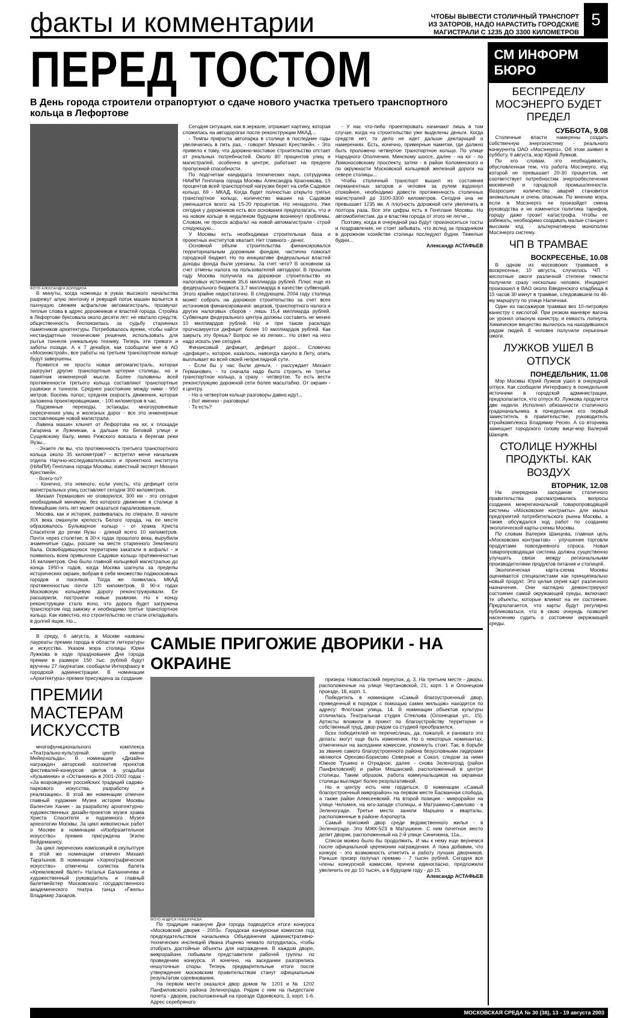факты и комментарии
ЧТОБЫ ВЫВЕСТИ СТОЛИЧНЫЙ ТРАНСПОРТ ИЗ ЗАТОРОВ, НАДО НАРАСТИТЬ ГОРОДСКИЕ МАГИСТРАЛИ С 1235 ДО 3300 КИЛОМЕТРОВ
5
ПЕРЕД ТОСТОМ
В День города строители отрапортуют о сдаче нового участка третьего транспортного кольца в Лефортове
ФОТО АЛЕКСАНДРА ВОЛОДИНА
В минуты, когда ножницы в руках высокого начальства разрежут алую ленточку и ревущий поток машин вольется в пахнущую свежим асфальтом автомагистраль, прозвучат теплые слова в адрес дорожников и властей города. Стройка в Лефортове буксовала около десяти лет: не хватало средств, общественность беспокоилась за судьбу старинных памятников архитектуры. Потребовалось время, чтобы найти нестандартные технические решения, использовать для рытья тоннеля уникальную технику. Теперь эти тревоги и заботы позади. А к 7 декабря, как сообщили мне в АО «Мосинжстрой», все работы на третьем транспортном кольце будут завершены.
Появится не просто новая автомагистраль, которая разгрузит другие транспортные артерии столицы, но и памятник инженерной мысли. Более половины всей протяженности третьего кольца составляют транспортные развязки и тоннели. Среднее расстояние между ними - 950 метров. Восемь полос, средняя скорость движения, которая заложена проектировщиками, - 100 километров в час.
Подземные переходы, эстакады, многоуровневые пересечения улиц и железных дорог - все это инженерные составляющие новой магистрали.
Лавина машин хлынет от Лефортова на юг, к площади Гагарина и Лужникам, а дальше по Беговой улице и Сущевскому Валу, мимо Рижского вокзала к берегам реки Яузы...
- Знаете ли вы, что протяженность третьего транспортного кольца около 35 километров? - встретил меня начальник отдела Научно-исследовательского и проектного института (НИиПИ) Генплана города Москвы, известный эксперт Михаил Крестмейн.
- Всего-то?
- Конечно, это немного, если учесть, что дефицит сети магистральных улиц составляет сегодня 300 километров.
Михаил Германович не оговорился, 300 км - это сегодня необходимый минимум, без которого движение в столице в ближайшие пять лет может оказаться парализованным.
Москва, как и история, развивалась по спирали. В начале XIX века смахнули крепость Белого города, на ее месте образовалось Бульварное кольцо - от храма Христа Спасителя до речки Яузы - длиной всего 10 километров. Почти через столетие, в 30-х годах прошлого века, вырубили знаменитые сады, росшие на месте старинного Земляного Вала. Освободившуюся территорию закатали в асфальт - и появилось всем привычное Садовое кольцо протяженностью 16 километров. Оно было главной кольцевой магистралью до конца 1950-х годов, когда Москва шагнула за пределы исторических окраин, вобрав в себя множество подмосковных городов и поселков. Тогда же появилась МКАД протяженностью почти 120 километров. В 90-х годах Московскую кольцевую дорогу реконструировали. Ее расширили, построили новые развязки. Но к концу реконструкции стало ясно, что дорога будет загружена транспортом под завязку и необходимо третье транспортное кольцо. Как известно, его строительство не стали откладывать в долгий ящик. Но...
Сегодня ситуация, как в зеркале, отражает картину, которая сложилась на автодорогах после реконструкции МКАД...
- Темпы прироста автопарка в столице в последние годы увеличились в пять раз, - говорит Михаил Крестмейн. - Это привело к тому, что дорожно-мостовое строительство отстает от реальных потребностей. Около 80 процентов улиц и магистралей, особенно в центре, работают на пределе пропускной способности.
По подсчетам кандидата технических наук, сотрудника НИиПИ Генплана города Москвы Александра Красникова, 15 процентов всей транспортной нагрузки берет на себя Садовое кольцо, 69 - МКАД. Когда будет полностью открыто третье транспортное кольцо, количество машин на Садовом уменьшится всего на 15-20 процентов. Но ненадолго. Уже сегодня у дорожников есть все основания предполагать, что и на новом кольце в недалеком будущем возникнут проблемы. Словом, не просох асфальт на новой автомагистрали - строй следующую...
У Москвы есть необходимая строительная база и проектных институтов хватает. Нет главного - денег.
Основной объем строительства финансировался территориальным дорожным фондом, частично помогал городской бюджет. Но по инициативе федеральных властей доходы фонда были урезаны. За счет чего? В основном за счет отмены налога на пользователей автодорог. В прошлом году Москва получила на дорожное строительство из налоговых источников 35,6 миллиарда рублей. Плюс еще из федерального бюджета 3,7 миллиарда в качестве субвенций. Этого крайне недостаточно. В следующем, 2004 году столица может собрать на дорожное строительство за счет всех источников финансирования: акцизов, транспортного налога и других налоговых сборов - лишь 15,4 миллиарда рублей. Субвенции федерального центра должны составить не менее 10 миллиардов рублей. Но и при таком раскладе прогнозируется дефицит более 10 миллиардов рублей. Как закрыть эту брешь? Вопрос не из легких... Но ответ на него надо искать уже сегодня.
Финансовый дефицит, дефицит дорог... Словечко «дефицит», которое, казалось, навсегда кануло в Лету, опять выплывает во всей своей неприглядной сути.
- Если бы у нас были деньги, - рассуждает Михаил Германович, - то сначала надо было строить не третье транспортное кольцо, а сразу - четвертое. То есть вести реконструкцию дорожной сети более масштабно. От окраин - к центру.
- Но о четвертом кольце разговоры давно идут...
- Вот именно - разговоры!
- То есть?
- У нас что-либо проектировать начинают лишь в том случае, когда на строительство уже выделены деньги. Когда средств нет, то дело не идет дальше деклараций о намерениях. Есть, конечно, примерные наметки, где должно быть проложено четвертое транспортное кольцо. По улице Народного Ополчения, Минскому шоссе, далее - на юг - по Ломоносовскому проспекту, затем - в район Коломенского и по окружности Московской кольцевой железной дороги на севере столицы...
Чтобы столичный транспорт вышел из состояния перманентных заторов и человек за рулем вздохнул спокойнее, необходимо довести протяженность столичных магистралей до 3100-3300 километров. Сегодня она не превышает 1235 км. А плотность дорожной сети увеличить в полтора раза. Все эти цифры есть в Генплане Москвы. Но автомобилистам, да и властям города от этого не легче...
Поэтому, когда в очередной раз будут произноситься тосты и поздравления, не стоит забывать, что вслед за праздником в дорожном хозяйстве столицы последуют будни. Тяжелые будни...
Александр АСТАФЬЕВ
В среду, 6 августа, в Москве названы лауреаты премии города в области литературы и искусства. Указом мэра столицы Юрия Лужкова в ходе празднования Дня города премии в размере 150 тыс. рублей будут вручены 27 лауреатам, сообщили Интерфаксу в городской администрации. В номинации «Архитектура» премия присуждена за создание
ПРЕМИИ МАСТЕРАМ ИСКУССТВ
многофункционального комплекса «Театрально-культурный центр имени Мейерхольда». В номинации «Дизайн» награжден авторский коллектив проектов фестивалей-конкурсов цветов в усадьбах «Кузьминки» и «Останкино» в 2001-2002 годах - «За возрождение российских традиций садово-паркового искусства, разработку и реализацию». В этой же номинации отмечен главный художник Музея истории Москвы Валентин Ханин - за разработку архитектурно-художественных дизайн-проектов музея храма Христа Спасителя и подземного Музея археологии Москвы. За цикл живописных работ о Москве в номинации «Изобразительное искусство» премия присуждена Эгилю Вейдеманису.
За цикл лирических композиций в скульптуре в этой же номинации отмечен Михаил Таратынов. В номинации «Хореографическое искусство» отмечены солистка балета «Кремлевский балет» Наталья Балахничева и художественный руководитель и главный балетмейстер Московского государственного академического театра танца «Гжель» Владимир Захаров.
САМЫЕ ПРИГОЖИЕ ДВОРИКИ - НА ОКРАИНЕ
ФОТО АНДРЕЯ НИКЕРИЧЕВА
По традиции накануне Дня города подводятся итоги конкурса «Московский дворик - 2003». Городская конкурсная комиссия под председательством начальника Объединения административно-технических инспекций Ивана Ищенко немало потрудилась, чтобы отобрать достойные объекты для награждения. В каждом дворе, микрорайоне побывали представители рабочей группы по проведению конкурса. И конечно, на заседании разгорелись нешуточные споры. Теперь предварительные итоги после утверждения московским правительством станут официальным результатом соревнования.
На первом месте оказался двор домов № 1201 и № 1202 Панфиловского района Зеленограда. Рядом с ним на пьедестале почета - дворик, расположенный на проезде Одоевского, 3, корп. 1-6. Адрес серебряного
призера: Новоспасский переулок, д. 3. На третьем месте - дворы, расположенные на улице Чертановской, 21, корп. 1 и Олонецком проезде, 18, корп. 1.
Победитель в номинации «Самый благоустроенный двор, приведенный в порядок с помощью самих жильцов» находится по адресу: Флотская улица, 14. В номинации объектов культуры отличилась Театральная студия Стеклова (Олонецкая ул., 15). Артисты вложили в проект по благоустройству территории и собственный труд, двор рядом со студией преобразился.
Всех победителей не перечислишь, да, пожалуй, и рановато это делать: могут еще быть изменения. Но о некоторых номинантах, отмеченных на заседании комиссии, упомянуть стоит. Так, в борьбе за звание самого благоустроенного района безусловными лидерами являются Орехово-Борисово Северное и Сокол, следом за ними Южное Тушино и Отрадное, далее - снова Зеленоград (район Панфиловский) и район Мещанский, расположенный в центре столицы. Таким образом, работа коммунальщиков на окраинах столицы выглядит более результативной.
Но и центру есть чем гордиться. В номинации «Самый благоустроенный микрорайон» на первом месте Басманная слобода, а также район Алексеевский. На второй позиции - микрорайон на улице Челомея, на юго-западе столицы, и Матушкино-Савелово - в Зеленограде. Третье место заняли Марьино и кварталы, расположенные в районе Аэропорта.
Самый пригожий двор среди ведомственного жилья - в Зеленограде. Это МЖК-523 в Матушкине. С ним почетное место делит дворик, расположенный на 2-й улице Синичкина, 11а...
Список можно было бы продолжить. И мы к нему еще вернемся после официальной церемонии награждения. А пока добавим, что конкурс - это возможность отметить и работу лучших дворников. Раньше призер получал премию - 7 тысяч рублей. Сегодня все члены конкурсной комиссии, причем единогласно, предложили увеличить ее до 10 тысяч, а в будущем году - до 15.
Александр АСТАФЬЕВ
СМ ИНФОРМ БЮРО
БЕСПРЕДЕЛУ МОСЭНЕРГО БУДЕТ ПРЕДЕЛ
СУББОТА, 9.08
Столичные власти намерены создать собственную энергосистему - реального конкурента ОАО «Мосэнерго». Об этом заявил в субботу, 9 августа, мэр Юрий Лужков.
По его словам, это необходимость, обусловленная тем, что работа Мосэнерго, кпд которой не превышает 20-30 процентов, не соответствует потребностям энергообеспечения москвичей и городской промышленности. Возросшее количество аварий становится аномальным и очень опасным. По мнению мэра, если в Мосэнерго не произойдет смена руководства и не изменится политика тарифов, городу даже грозит катастрофа. Чтобы ее избежать, необходимо создавать малые станции с высоким кпд - альтернативную монополии Мосэнерго систему.
ЧП В ТРАМВАЕ
ВОСКРЕСЕНЬЕ, 10.08
В одном из московских трамваев в воскресенье, 10 августа, случилось ЧП - кислотные ожоги различной степени тяжести получили сразу несколько человек. Инцидент произошел в ВАО около Введенского кладбища в 15 часов 30 минут в трамвае, следовавшем по 46-му маршруту по улице Наличная.
Один из пассажиров трамвая вез 10-литровую канистру с кислотой. При резком маневре вагона он уронил опасную канистру, и емкость лопнула. Химическое вещество вылилось на находившихся рядом людей. 8 человек получили серьезные ожоги.
ЛУЖКОВ УШЕЛ В ОТПУСК
ПОНЕДЕЛЬНИК, 11.08
Мэр Москвы Юрий Лужков ушел в очередной отпуск. Как сообщили Интерфаксу в понедельник источники в городской администрации, предполагается, что отпуск Ю. Лужкова продлится две недели. Исполнял обязанности столичного градоначальника в понедельник его первый заместитель в правительстве, руководитель стройкомплекса Владимир Ресин. А со вторника замещает городского голову вице-мэр Валерий Шанцев.
СТОЛИЦЕ НУЖНЫ ПРОДУКТЫ. КАК ВОЗДУХ
ВТОРНИК, 12.08
На очередном заседании столичного правительства рассматривались вопросы создания межрегиональной товаропроводящей системы «Московские контракты» для малых предприятий потребительского рынка Москвы, а также обсуждался ход работ по созданию экологической карты-схемы Москвы.
По словам Валерия Шанцева, главная цель «Московских контрактов» - улучшение торговли продуктами повседневного спроса. Новая товаропроводящая система должна существенно улучшить связи между региональными производителями продуктов питания и столицей.
Экологическая карта-схема Москвы оценивается специалистами как принципиально новый продукт. Это целая серия карт различного назначения. Они наглядно демонстрируют состояние самой окружающей среды, включают те объекты, которые влияют на ее состояние. Предполагается, что карты будут регулярно публиковаться, что в свою очередь позволит населению судить о состоянии окружающей среды.
МОСКОВСКАЯ СРЕДА № 30 (38), 13 - 19 августа 2003